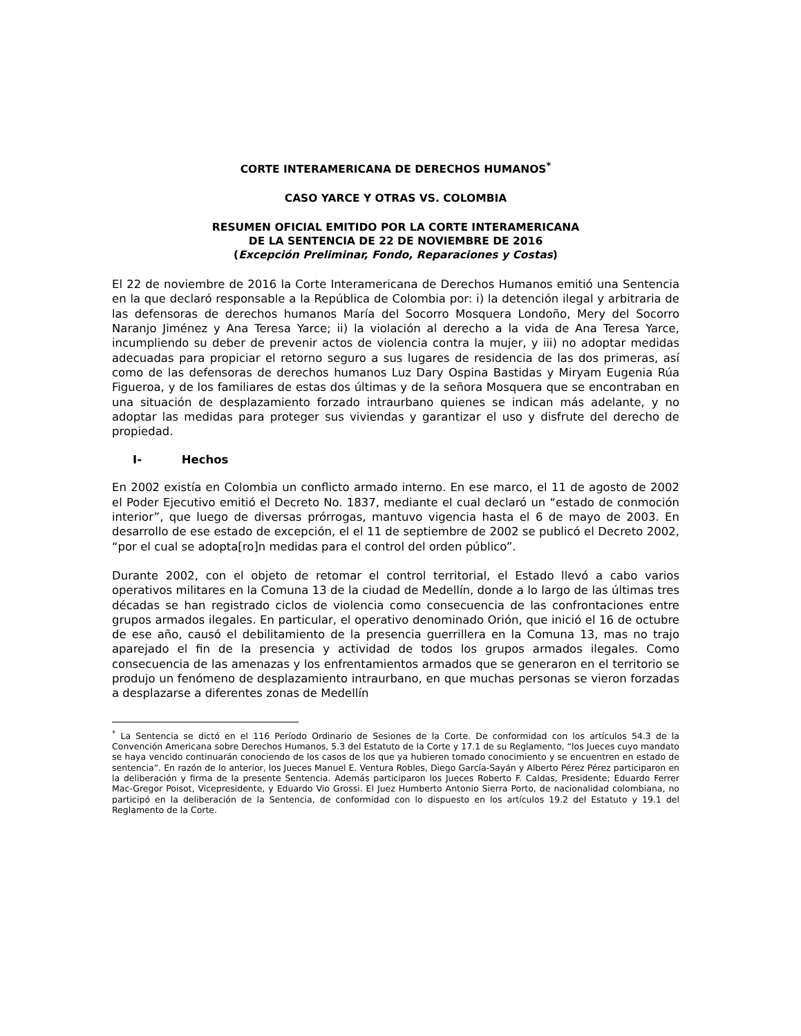CORTE INTERAMERICANA DE DERECHOS HUMANOS<sup>*</sup>
CASO YARCE Y OTRAS VS. COLOMBIA
RESUMEN OFICIAL EMITIDO POR LA CORTE INTERAMERICANA
DE LA SENTENCIA DE 22 DE NOVIEMBRE DE 2016
(Excepción Preliminar, Fondo, Reparaciones y Costas)
El 22 de noviembre de 2016 la Corte Interamericana de Derechos Humanos emitió una Sentencia en la que declaró responsable a la República de Colombia por: i) la detención ilegal y arbitraria de las defensoras de derechos humanos María del Socorro Mosquera Londoño, Mery del Socorro Naranjo Jiménez y Ana Teresa Yarce; ii) la violación al derecho a la vida de Ana Teresa Yarce, incumpliendo su deber de prevenir actos de violencia contra la mujer, y iii) no adoptar medidas adecuadas para propiciar el retorno seguro a sus lugares de residencia de las dos primeras, así como de las defensoras de derechos humanos Luz Dary Ospina Bastidas y Miryam Eugenia Rúa Figueroa, y de los familiares de estas dos últimas y de la señora Mosquera que se encontraban en una situación de desplazamiento forzado intraurbano quienes se indican más adelante, y no adoptar las medidas para proteger sus viviendas y garantizar el uso y disfrute del derecho de propiedad.
I- Hechos
En 2002 existía en Colombia un conflicto armado interno. En ese marco, el 11 de agosto de 2002 el Poder Ejecutivo emitió el Decreto No. 1837, mediante el cual declaró un “estado de conmoción interior”, que luego de diversas prórrogas, mantuvo vigencia hasta el 6 de mayo de 2003. En desarrollo de ese estado de excepción, el el 11 de septiembre de 2002 se publicó el Decreto 2002, “por el cual se adopta[ro]n medidas para el control del orden público”.
Durante 2002, con el objeto de retomar el control territorial, el Estado llevó a cabo varios operativos militares en la Comuna 13 de la ciudad de Medellín, donde a lo largo de las últimas tres décadas se han registrado ciclos de violencia como consecuencia de las confrontaciones entre grupos armados ilegales. En particular, el operativo denominado Orión, que inició el 16 de octubre de ese año, causó el debilitamiento de la presencia guerrillera en la Comuna 13, mas no trajo aparejado el fin de la presencia y actividad de todos los grupos armados ilegales. Como consecuencia de las amenazas y los enfrentamientos armados que se generaron en el territorio se produjo un fenómeno de desplazamiento intraurbano, en que muchas personas se vieron forzadas a desplazarse a diferentes zonas de Medellín
<sup>*</sup> La Sentencia se dictó en el 116 Período Ordinario de Sesiones de la Corte. De conformidad con los artículos 54.3 de la Convención Americana sobre Derechos Humanos, 5.3 del Estatuto de la Corte y 17.1 de su Reglamento, “los Jueces cuyo mandato se haya vencido continuarán conociendo de los casos de los que ya hubieren tomado conocimiento y se encuentren en estado de sentencia”. En razón de lo anterior, los Jueces Manuel E. Ventura Robles, Diego García-Sayán y Alberto Pérez Pérez participaron en la deliberación y firma de la presente Sentencia. Además participaron los Jueces Roberto F. Caldas, Presidente; Eduardo Ferrer Mac-Gregor Poisot, Vicepresidente, y Eduardo Vio Grossi. El Juez Humberto Antonio Sierra Porto, de nacionalidad colombiana, no participó en la deliberación de la Sentencia, de conformidad con lo dispuesto en los artículos 19.2 del Estatuto y 19.1 del Reglamento de la Corte.